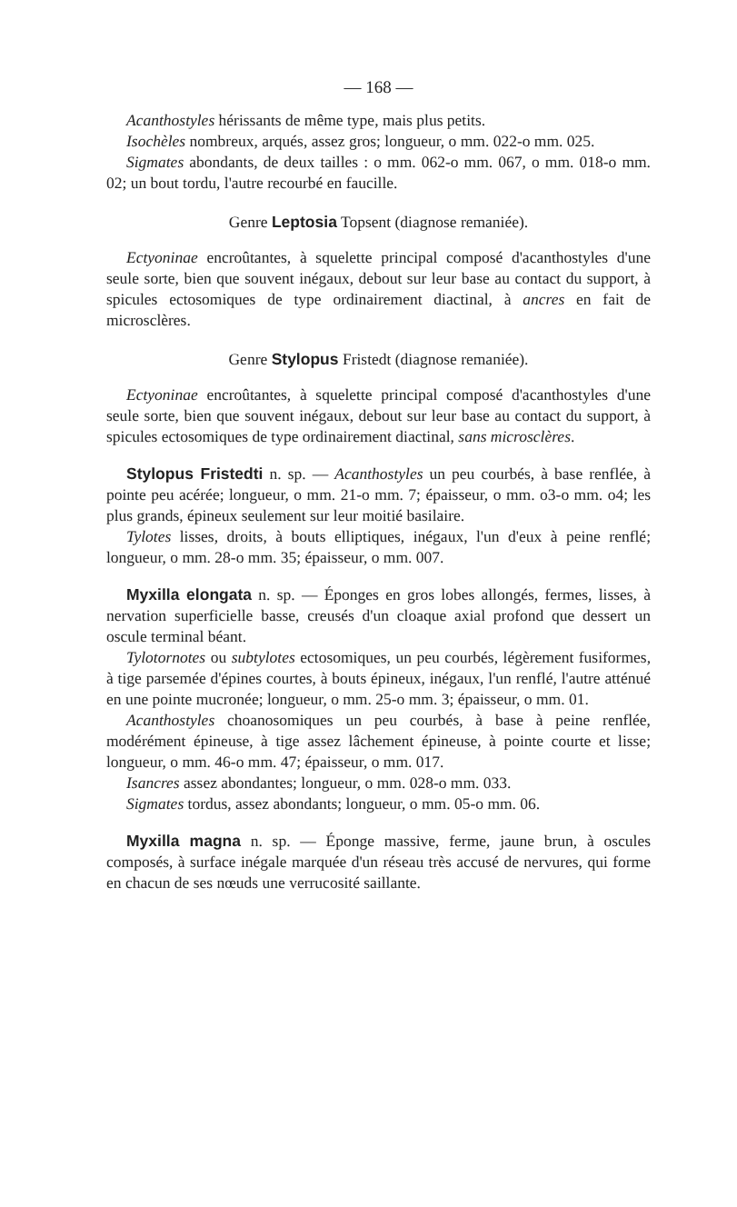— 168 —
Acanthostyles hérissants de même type, mais plus petits.
Isochèles nombreux, arqués, assez gros; longueur, o mm. 022-o mm. 025.
Sigmates abondants, de deux tailles : o mm. 062-o mm. 067, o mm. 018-o mm. 02; un bout tordu, l'autre recourbé en faucille.
Genre Leptosia Topsent (diagnose remaniée).
Ectyoninae encroûtantes, à squelette principal composé d'acanthostyles d'une seule sorte, bien que souvent inégaux, debout sur leur base au contact du support, à spicules ectosomiques de type ordinairement diactinal, à ancres en fait de microsclères.
Genre Stylopus Fristedt (diagnose remaniée).
Ectyoninae encroûtantes, à squelette principal composé d'acanthostyles d'une seule sorte, bien que souvent inégaux, debout sur leur base au contact du support, à spicules ectosomiques de type ordinairement diactinal, sans microsclères.
Stylopus Fristedti n. sp. — Acanthostyles un peu courbés, à base renflée, à pointe peu acérée; longueur, o mm. 21-o mm. 7; épaisseur, o mm. o3-o mm. o4; les plus grands, épineux seulement sur leur moitié basilaire.
Tylotes lisses, droits, à bouts elliptiques, inégaux, l'un d'eux à peine renflé; longueur, o mm. 28-o mm. 35; épaisseur, o mm. 007.
Myxilla elongata n. sp. — Éponges en gros lobes allongés, fermes, lisses, à nervation superficielle basse, creusés d'un cloaque axial profond que dessert un oscule terminal béant.
Tylotornotes ou subtylotes ectosomiques, un peu courbés, légèrement fusiformes, à tige parsemée d'épines courtes, à bouts épineux, inégaux, l'un renflé, l'autre atténué en une pointe mucronée; longueur, o mm. 25-o mm. 3; épaisseur, o mm. 01.
Acanthostyles choanosomiques un peu courbés, à base à peine renflée, modérément épineuse, à tige assez lâchement épineuse, à pointe courte et lisse; longueur, o mm. 46-o mm. 47; épaisseur, o mm. 017.
Isancres assez abondantes; longueur, o mm. 028-o mm. 033.
Sigmates tordus, assez abondants; longueur, o mm. 05-o mm. 06.
Myxilla magna n. sp. — Éponge massive, ferme, jaune brun, à oscules composés, à surface inégale marquée d'un réseau très accusé de nervures, qui forme en chacun de ses nœuds une verrucosité saillante.